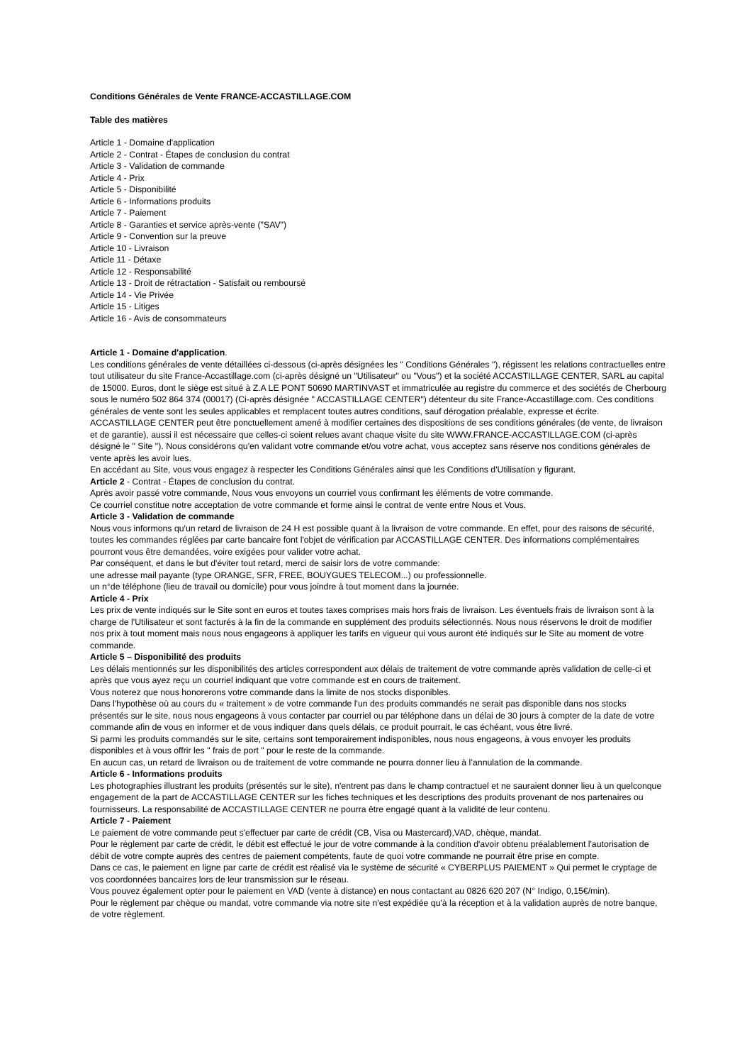Conditions Générales de Vente FRANCE-ACCASTILLAGE.COM
Table des matières
Article 1 - Domaine d'application
Article 2 - Contrat - Étapes de conclusion du contrat
Article 3 - Validation de commande
Article 4 - Prix
Article 5 - Disponibilité
Article 6 - Informations produits
Article 7 - Paiement
Article 8 - Garanties et service après-vente ("SAV")
Article 9 - Convention sur la preuve
Article 10 - Livraison
Article 11 - Détaxe
Article 12 - Responsabilité
Article 13 - Droit de rétractation - Satisfait ou remboursé
Article 14 - Vie Privée
Article 15 - Litiges
Article 16 - Avis de consommateurs
Article 1 - Domaine d'application.
Les conditions générales de vente détaillées ci-dessous (ci-après désignées les " Conditions Générales "), régissent les relations contractuelles entre tout utilisateur du site France-Accastillage.com (ci-après désigné un "Utilisateur" ou "Vous") et la société ACCASTILLAGE CENTER, SARL au capital de 15000. Euros, dont le siège est situé à Z.A LE PONT 50690 MARTINVAST et immatriculée au registre du commerce et des sociétés de Cherbourg sous le numéro 502 864 374 (00017) (Ci-après désignée " ACCASTILLAGE CENTER") détenteur du site France-Accastillage.com. Ces conditions générales de vente sont les seules applicables et remplacent toutes autres conditions, sauf dérogation préalable, expresse et écrite. ACCASTILLAGE CENTER peut être ponctuellement amené à modifier certaines des dispositions de ses conditions générales (de vente, de livraison et de garantie), aussi il est nécessaire que celles-ci soient relues avant chaque visite du site WWW.FRANCE-ACCASTILLAGE.COM (ci-après désigné le " Site "). Nous considérons qu'en validant votre commande et/ou votre achat, vous acceptez sans réserve nos conditions générales de vente après les avoir lues.
En accédant au Site, vous vous engagez à respecter les Conditions Générales ainsi que les Conditions d'Utilisation y figurant.
Article 2 - Contrat - Étapes de conclusion du contrat.
Après avoir passé votre commande, Nous vous envoyons un courriel vous confirmant les éléments de votre commande.
Ce courriel constitue notre acceptation de votre commande et forme ainsi le contrat de vente entre Nous et Vous.
Article 3 - Validation de commande
Nous vous informons qu'un retard de livraison de 24 H est possible quant à la livraison de votre commande. En effet, pour des raisons de sécurité, toutes les commandes réglées par carte bancaire font l'objet de vérification par ACCASTILLAGE CENTER. Des informations complémentaires pourront vous être demandées, voire exigées pour valider votre achat.
Par conséquent, et dans le but d'éviter tout retard, merci de saisir lors de votre commande:
une adresse mail payante (type ORANGE, SFR, FREE, BOUYGUES TELECOM...) ou professionnelle.
un n°de téléphone (lieu de travail ou domicile) pour vous joindre à tout moment dans la journée.
Article 4 - Prix
Les prix de vente indiqués sur le Site sont en euros et toutes taxes comprises mais hors frais de livraison. Les éventuels frais de livraison sont à la charge de l'Utilisateur et sont facturés à la fin de la commande en supplément des produits sélectionnés. Nous nous réservons le droit de modifier nos prix à tout moment mais nous nous engageons à appliquer les tarifs en vigueur qui vous auront été indiqués sur le Site au moment de votre commande.
Article 5 – Disponibilité des produits
Les délais mentionnés sur les disponibilités des articles correspondent aux délais de traitement de votre commande après validation de celle-ci et après que vous ayez reçu un courriel indiquant que votre commande est en cours de traitement.
Vous noterez que nous honorerons votre commande dans la limite de nos stocks disponibles.
Dans l'hypothèse où au cours du « traitement » de votre commande l'un des produits commandés ne serait pas disponible dans nos stocks présentés sur le site, nous nous engageons à vous contacter par courriel ou par téléphone dans un délai de 30 jours à compter de la date de votre commande afin de vous en informer et de vous indiquer dans quels délais, ce produit pourrait, le cas échéant, vous être livré.
Si parmi les produits commandés sur le site, certains sont temporairement indisponibles, nous nous engageons, à vous envoyer les produits disponibles et à vous offrir les " frais de port " pour le reste de la commande.
En aucun cas, un retard de livraison ou de traitement de votre commande ne pourra donner lieu à l’annulation de la commande.
Article 6 - Informations produits
Les photographies illustrant les produits (présentés sur le site), n'entrent pas dans le champ contractuel et ne sauraient donner lieu à un quelconque engagement de la part de ACCASTILLAGE CENTER sur les fiches techniques et les descriptions des produits provenant de nos partenaires ou fournisseurs. La responsabilité de ACCASTILLAGE CENTER ne pourra être engagé quant à la validité de leur contenu.
Article 7 - Paiement
Le paiement de votre commande peut s'effectuer par carte de crédit (CB, Visa ou Mastercard),VAD, chèque, mandat.
Pour le règlement par carte de crédit, le débit est effectué le jour de votre commande à la condition d'avoir obtenu préalablement l'autorisation de débit de votre compte auprès des centres de paiement compétents, faute de quoi votre commande ne pourrait être prise en compte.
Dans ce cas, le paiement en ligne par carte de crédit est réalisé via le système de sécurité « CYBERPLUS PAIEMENT » Qui permet le cryptage de vos coordonnées bancaires lors de leur transmission sur le réseau.
Vous pouvez également opter pour le paiement en VAD (vente à distance) en nous contactant au 0826 620 207 (N° Indigo, 0,15€/min).
Pour le règlement par chèque ou mandat, votre commande via notre site n'est expédiée qu'à la réception et à la validation auprès de notre banque, de votre règlement.